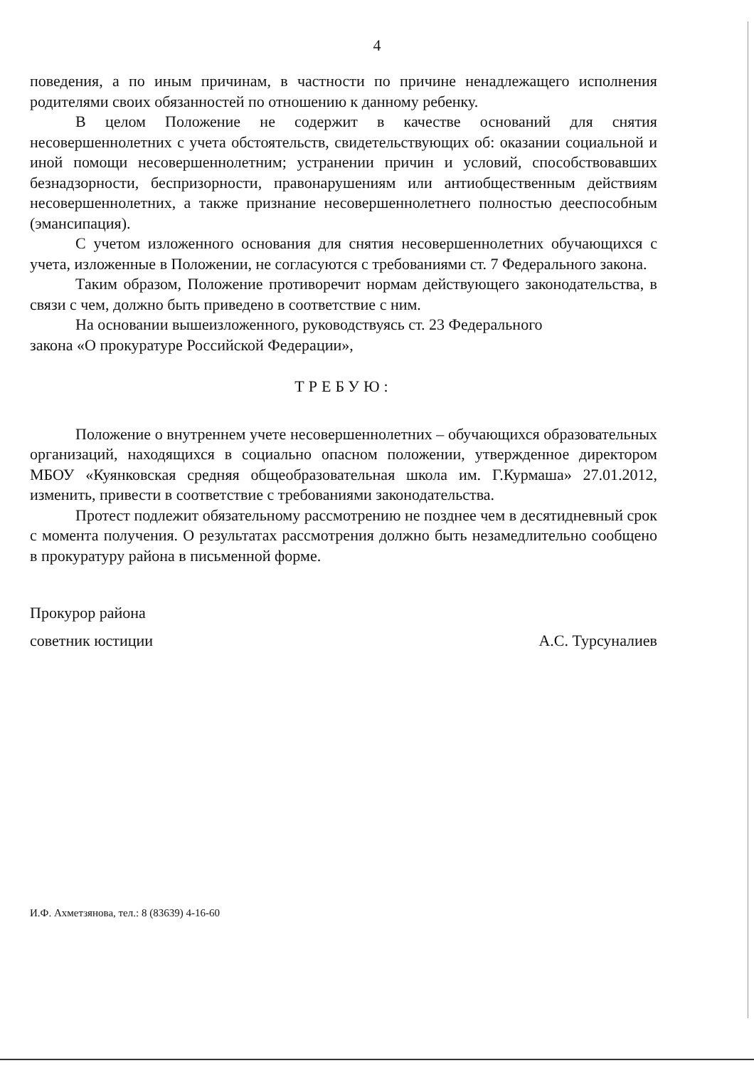4
поведения, а по иным причинам, в частности по причине ненадлежащего исполнения родителями своих обязанностей по отношению к данному ребенку.
В целом Положение не содержит в качестве оснований для снятия несовершеннолетних с учета обстоятельств, свидетельствующих об: оказании социальной и иной помощи несовершеннолетним; устранении причин и условий, способствовавших безнадзорности, беспризорности, правонарушениям или антиобщественным действиям несовершеннолетних, а также признание несовершеннолетнего полностью дееспособным (эмансипация).
С учетом изложенного основания для снятия несовершеннолетних обучающихся с учета, изложенные в Положении, не согласуются с требованиями ст. 7 Федерального закона.
Таким образом, Положение противоречит нормам действующего законодательства, в связи с чем, должно быть приведено в соответствие с ним.
На основании вышеизложенного, руководствуясь ст. 23 Федерального
закона «О прокуратуре Российской Федерации»,
ТРЕБУЮ:
Положение о внутреннем учете несовершеннолетних – обучающихся образовательных организаций, находящихся в социально опасном положении, утвержденное директором МБОУ «Куянковская средняя общеобразовательная школа им. Г.Курмаша» 27.01.2012, изменить, привести в соответствие с требованиями законодательства.
Протест подлежит обязательному рассмотрению не позднее чем в десятидневный срок с момента получения. О результатах рассмотрения должно быть незамедлительно сообщено в прокуратуру района в письменной форме.
Прокурор района
советник юстиции А.С. Турсуналиев
И.Ф. Ахметзянова, тел.: 8 (83639) 4-16-60